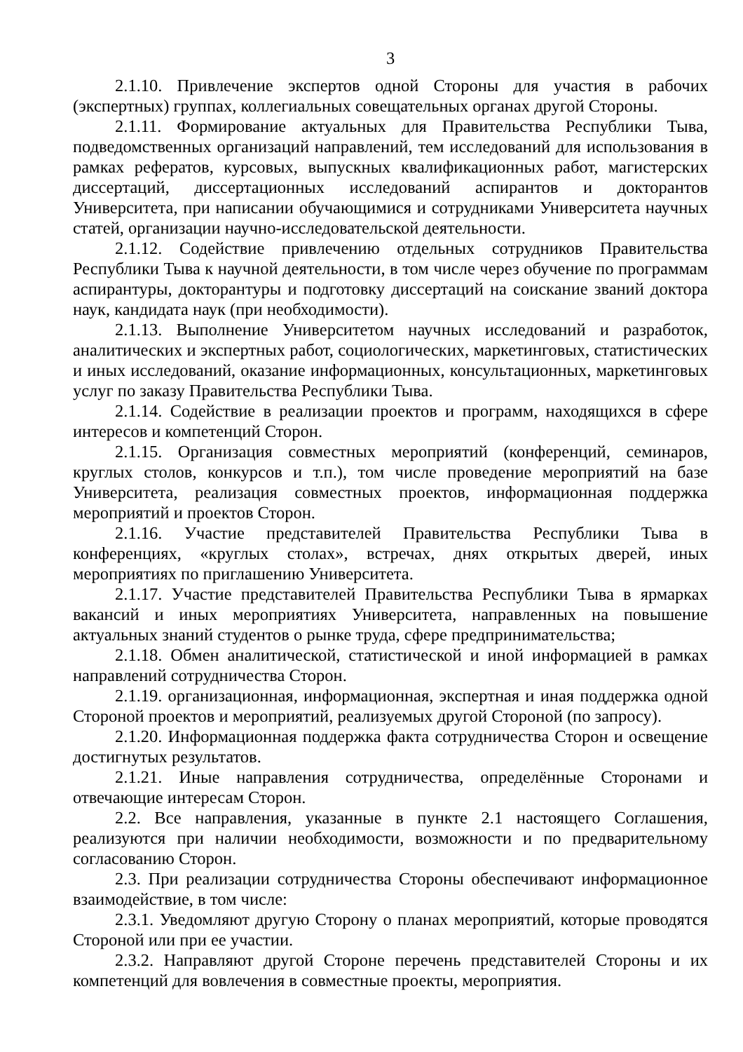3
2.1.10. Привлечение экспертов одной Стороны для участия в рабочих (экспертных) группах, коллегиальных совещательных органах другой Стороны.
2.1.11. Формирование актуальных для Правительства Республики Тыва, подведомственных организаций направлений, тем исследований для использования в рамках рефератов, курсовых, выпускных квалификационных работ, магистерских диссертаций, диссертационных исследований аспирантов и докторантов Университета, при написании обучающимися и сотрудниками Университета научных статей, организации научно-исследовательской деятельности.
2.1.12. Содействие привлечению отдельных сотрудников Правительства Республики Тыва к научной деятельности, в том числе через обучение по программам аспирантуры, докторантуры и подготовку диссертаций на соискание званий доктора наук, кандидата наук (при необходимости).
2.1.13. Выполнение Университетом научных исследований и разработок, аналитических и экспертных работ, социологических, маркетинговых, статистических и иных исследований, оказание информационных, консультационных, маркетинговых услуг по заказу Правительства Республики Тыва.
2.1.14. Содействие в реализации проектов и программ, находящихся в сфере интересов и компетенций Сторон.
2.1.15. Организация совместных мероприятий (конференций, семинаров, круглых столов, конкурсов и т.п.), том числе проведение мероприятий на базе Университета, реализация совместных проектов, информационная поддержка мероприятий и проектов Сторон.
2.1.16. Участие представителей Правительства Республики Тыва в конференциях, «круглых столах», встречах, днях открытых дверей, иных мероприятиях по приглашению Университета.
2.1.17. Участие представителей Правительства Республики Тыва в ярмарках вакансий и иных мероприятиях Университета, направленных на повышение актуальных знаний студентов о рынке труда, сфере предпринимательства;
2.1.18. Обмен аналитической, статистической и иной информацией в рамках направлений сотрудничества Сторон.
2.1.19. организационная, информационная, экспертная и иная поддержка одной Стороной проектов и мероприятий, реализуемых другой Стороной (по запросу).
2.1.20. Информационная поддержка факта сотрудничества Сторон и освещение достигнутых результатов.
2.1.21. Иные направления сотрудничества, определённые Сторонами и отвечающие интересам Сторон.
2.2. Все направления, указанные в пункте 2.1 настоящего Соглашения, реализуются при наличии необходимости, возможности и по предварительному согласованию Сторон.
2.3. При реализации сотрудничества Стороны обеспечивают информационное взаимодействие, в том числе:
2.3.1. Уведомляют другую Сторону о планах мероприятий, которые проводятся Стороной или при ее участии.
2.3.2. Направляют другой Стороне перечень представителей Стороны и их компетенций для вовлечения в совместные проекты, мероприятия.